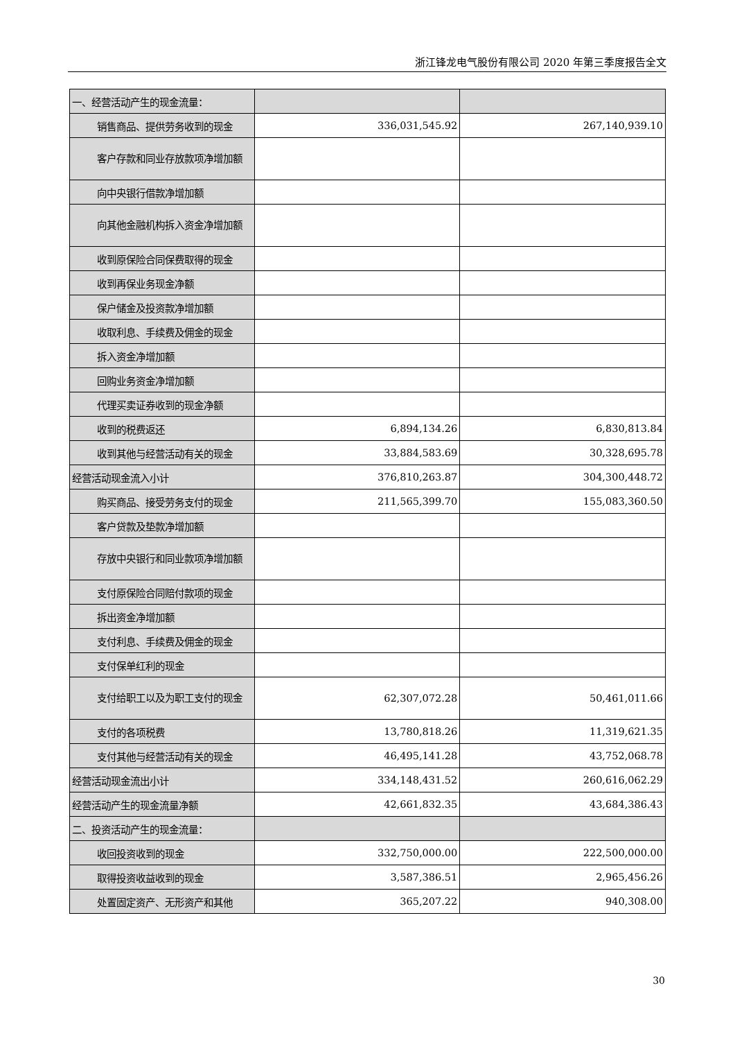浙江锋龙电气股份有限公司 2020 年第三季度报告全文
| 一、经营活动产生的现金流量： | | |
| 销售商品、提供劳务收到的现金 | 336,031,545.92 | 267,140,939.10 |
| 客户存款和同业存放款项净增加 额 | | |
| 向中央银行借款净增加额 | | |
| 向其他金融机构拆入资金净增加 额 | | |
| 收到原保险合同保费取得的现金 | | |
| 收到再保业务现金净额 | | |
| 保户储金及投资款净增加额 | | |
| 收取利息、手续费及佣金的现金 | | |
| 拆入资金净增加额 | | |
| 回购业务资金净增加额 | | |
| 代理买卖证券收到的现金净额 | | |
| 收到的税费返还 | 6,894,134.26 | 6,830,813.84 |
| 收到其他与经营活动有关的现金 | 33,884,583.69 | 30,328,695.78 |
| 经营活动现金流入小计 | 376,810,263.87 | 304,300,448.72 |
| 购买商品、接受劳务支付的现金 | 211,565,399.70 | 155,083,360.50 |
| 客户贷款及垫款净增加额 | | |
| 存放中央银行和同业款项净增加 额 | | |
| 支付原保险合同赔付款项的现金 | | |
| 拆出资金净增加额 | | |
| 支付利息、手续费及佣金的现金 | | |
| 支付保单红利的现金 | | |
| 支付给职工以及为职工支付的现 金 | 62,307,072.28 | 50,461,011.66 |
| 支付的各项税费 | 13,780,818.26 | 11,319,621.35 |
| 支付其他与经营活动有关的现金 | 46,495,141.28 | 43,752,068.78 |
| 经营活动现金流出小计 | 334,148,431.52 | 260,616,062.29 |
| 经营活动产生的现金流量净额 | 42,661,832.35 | 43,684,386.43 |
| 二、投资活动产生的现金流量： | | |
| 收回投资收到的现金 | 332,750,000.00 | 222,500,000.00 |
| 取得投资收益收到的现金 | 3,587,386.51 | 2,965,456.26 |
| 处置固定资产、无形资产和其他 | 365,207.22 | 940,308.00 |
30